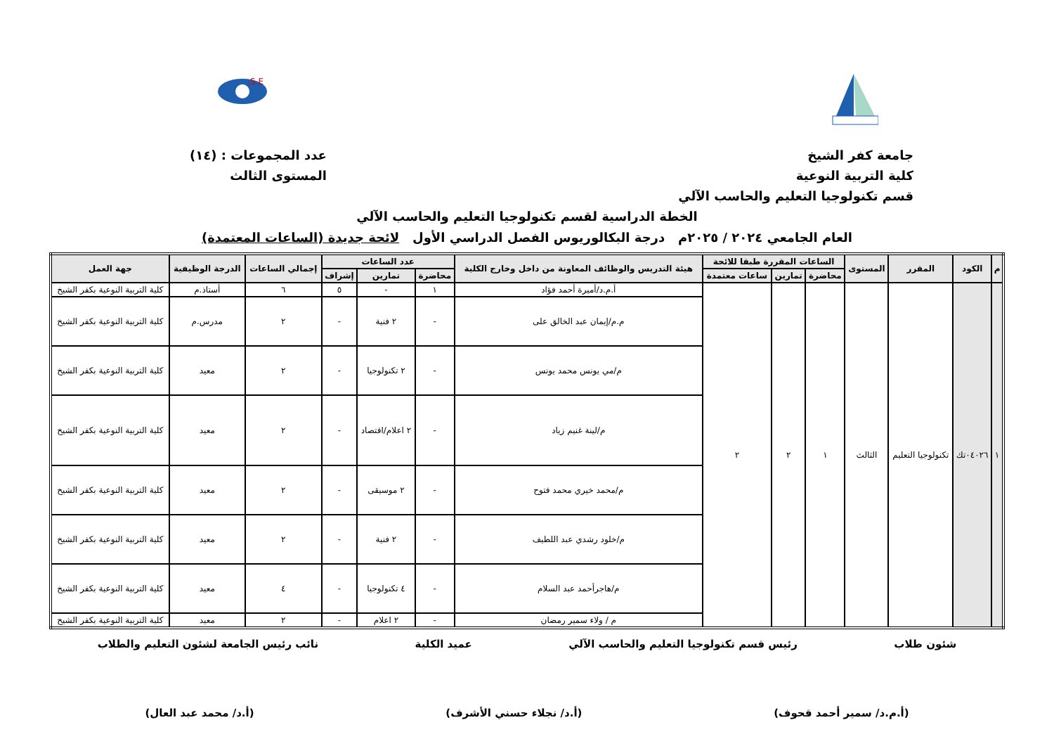S.E.
جامعة كفر الشيخ
كلية التربية النوعية
قسم تكنولوجيا التعليم والحاسب الآلي
عدد المجموعات : (١٤)
المستوى الثالث
الخطة الدراسية لقسم تكنولوجيا التعليم والحاسب الآلي
العام الجامعي ٢٠٢٤ / ٢٠٢٥م درجة البكالوريوس الفصل الدراسي الأول لائحة جديدة (الساعات المعتمدة)
| م | الكود | المقرر | المستوى | الساعات المقررة طبقا للائحة | | | هيئة التدريس والوظائف المعاونة من داخل وخارج الكلية | عدد الساعات | | | إجمالي الساعات | الدرجة الوظيفية | جهة العمل |
| --- | --- | --- | --- | --- | --- | --- | --- | --- | --- | --- | --- | --- | --- |
| | | | | محاضرة | تمارين | ساعات معتمدة | | محاضرة | تمارين | إشراف | | | |
| ١ | ٠٤٠٢٦تك | تكنولوجيا التعليم | الثالث | ١ | ٢ | ٢ | أ.م.د/أميرة أحمد فؤاد | ١ | - | ٥ | ٦ | أستاذ.م | كلية التربية النوعية بكفر الشيخ |
| | | | | | | | م.م/إيمان عبد الخالق على | - | ٢ فنية | - | ٢ | مدرس.م | كلية التربية النوعية بكفر الشيخ |
| | | | | | | | م/مي يونس محمد يونس | - | ٢ تكنولوجيا | - | ٢ | معيد | كلية التربية النوعية بكفر الشيخ |
| | | | | | | | م/لينة غنيم زياد | - | ٢ اعلام/اقتصاد | - | ٢ | معيد | كلية التربية النوعية بكفر الشيخ |
| | | | | | | | م/محمد خيري محمد فتوح | - | ٢ موسيقى | - | ٢ | معيد | كلية التربية النوعية بكفر الشيخ |
| | | | | | | | م/خلود رشدي عبد اللطيف | - | ٢ فنية | - | ٢ | معيد | كلية التربية النوعية بكفر الشيخ |
| | | | | | | | م/هاجرأحمد عبد السلام | - | ٤ تكنولوجيا | - | ٤ | معيد | كلية التربية النوعية بكفر الشيخ |
| | | | | | | | م / ولاء سمير رمضان | - | ٢ اعلام | - | ٢ | معيد | كلية التربية النوعية بكفر الشيخ |
شئون طلاب رئيس قسم تكنولوجيا التعليم والحاسب الآلي عميد الكلية نائب رئيس الجامعة لشئون التعليم والطلاب
(أ.م.د/ سمير أحمد قحوف) (أ.د/ نجلاء حسني الأشرف) (أ.د/ محمد عبد العال)